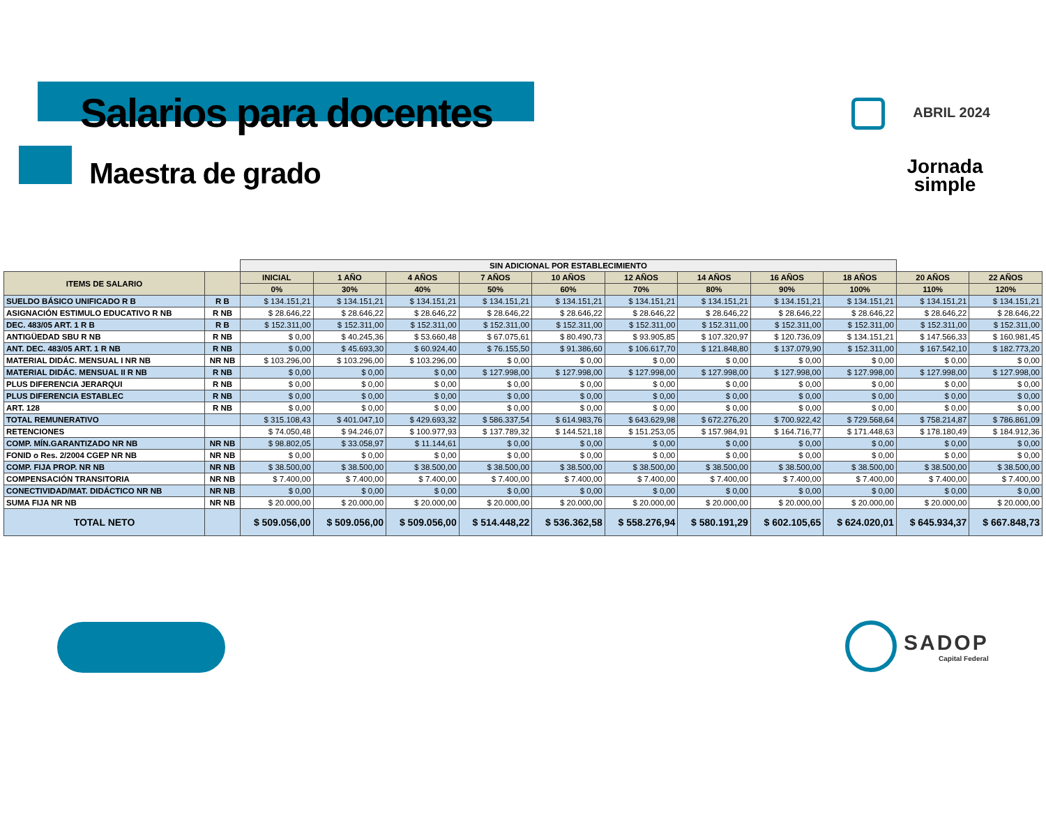Salarios para docentes
Maestra de grado
ABRIL 2024
Jornada simple
| | | SIN ADICIONAL POR ESTABLECIMIENTO | | | | | | | | | | |
| ITEMS DE SALARIO | | INICIAL | 1 AÑO | 4 AÑOS | 7 AÑOS | 10 AÑOS | 12 AÑOS | 14 AÑOS | 16 AÑOS | 18 AÑOS | 20 AÑOS | 22 AÑOS |
| | | 0% | 30% | 40% | 50% | 60% | 70% | 80% | 90% | 100% | 110% | 120% |
| SUELDO BÁSICO UNIFICADO R B | R B | $ 134.151,21 | $ 134.151,21 | $ 134.151,21 | $ 134.151,21 | $ 134.151,21 | $ 134.151,21 | $ 134.151,21 | $ 134.151,21 | $ 134.151,21 | $ 134.151,21 | $ 134.151,21 |
| ASIGNACIÓN ESTIMULO EDUCATIVO R NB | R NB | $ 28.646,22 | $ 28.646,22 | $ 28.646,22 | $ 28.646,22 | $ 28.646,22 | $ 28.646,22 | $ 28.646,22 | $ 28.646,22 | $ 28.646,22 | $ 28.646,22 | $ 28.646,22 |
| DEC. 483/05 ART. 1 R B | R B | $ 152.311,00 | $ 152.311,00 | $ 152.311,00 | $ 152.311,00 | $ 152.311,00 | $ 152.311,00 | $ 152.311,00 | $ 152.311,00 | $ 152.311,00 | $ 152.311,00 | $ 152.311,00 |
| ANTIGÜEDAD SBU R NB | R NB | $ 0,00 | $ 40.245,36 | $ 53.660,48 | $ 67.075,61 | $ 80.490,73 | $ 93.905,85 | $ 107.320,97 | $ 120.736,09 | $ 134.151,21 | $ 147.566,33 | $ 160.981,45 |
| ANT. DEC. 483/05 ART. 1 R NB | R NB | $ 0,00 | $ 45.693,30 | $ 60.924,40 | $ 76.155,50 | $ 91.386,60 | $ 106.617,70 | $ 121.848,80 | $ 137.079,90 | $ 152.311,00 | $ 167.542,10 | $ 182.773,20 |
| MATERIAL DIDÁC. MENSUAL I NR NB | NR NB | $ 103.296,00 | $ 103.296,00 | $ 103.296,00 | $ 0,00 | $ 0,00 | $ 0,00 | $ 0,00 | $ 0,00 | $ 0,00 | $ 0,00 | $ 0,00 |
| MATERIAL DIDÁC. MENSUAL II R NB | R NB | $ 0,00 | $ 0,00 | $ 0,00 | $ 127.998,00 | $ 127.998,00 | $ 127.998,00 | $ 127.998,00 | $ 127.998,00 | $ 127.998,00 | $ 127.998,00 | $ 127.998,00 |
| PLUS DIFERENCIA JERARQUI | R NB | $ 0,00 | $ 0,00 | $ 0,00 | $ 0,00 | $ 0,00 | $ 0,00 | $ 0,00 | $ 0,00 | $ 0,00 | $ 0,00 | $ 0,00 |
| PLUS DIFERENCIA ESTABLEC | R NB | $ 0,00 | $ 0,00 | $ 0,00 | $ 0,00 | $ 0,00 | $ 0,00 | $ 0,00 | $ 0,00 | $ 0,00 | $ 0,00 | $ 0,00 |
| ART. 128 | R NB | $ 0,00 | $ 0,00 | $ 0,00 | $ 0,00 | $ 0,00 | $ 0,00 | $ 0,00 | $ 0,00 | $ 0,00 | $ 0,00 | $ 0,00 |
| TOTAL REMUNERATIVO | | $ 315.108,43 | $ 401.047,10 | $ 429.693,32 | $ 586.337,54 | $ 614.983,76 | $ 643.629,98 | $ 672.276,20 | $ 700.922,42 | $ 729.568,64 | $ 758.214,87 | $ 786.861,09 |
| RETENCIONES | | $ 74.050,48 | $ 94.246,07 | $ 100.977,93 | $ 137.789,32 | $ 144.521,18 | $ 151.253,05 | $ 157.984,91 | $ 164.716,77 | $ 171.448,63 | $ 178.180,49 | $ 184.912,36 |
| COMP. MÍN.GARANTIZADO NR NB | NR NB | $ 98.802,05 | $ 33.058,97 | $ 11.144,61 | $ 0,00 | $ 0,00 | $ 0,00 | $ 0,00 | $ 0,00 | $ 0,00 | $ 0,00 | $ 0,00 |
| FONID o Res. 2/2004 CGEP NR NB | NR NB | $ 0,00 | $ 0,00 | $ 0,00 | $ 0,00 | $ 0,00 | $ 0,00 | $ 0,00 | $ 0,00 | $ 0,00 | $ 0,00 | $ 0,00 |
| COMP. FIJA PROP. NR NB | NR NB | $ 38.500,00 | $ 38.500,00 | $ 38.500,00 | $ 38.500,00 | $ 38.500,00 | $ 38.500,00 | $ 38.500,00 | $ 38.500,00 | $ 38.500,00 | $ 38.500,00 | $ 38.500,00 |
| COMPENSACIÓN TRANSITORIA | NR NB | $ 7.400,00 | $ 7.400,00 | $ 7.400,00 | $ 7.400,00 | $ 7.400,00 | $ 7.400,00 | $ 7.400,00 | $ 7.400,00 | $ 7.400,00 | $ 7.400,00 | $ 7.400,00 |
| CONECTIVIDAD/MAT. DIDÁCTICO NR NB | NR NB | $ 0,00 | $ 0,00 | $ 0,00 | $ 0,00 | $ 0,00 | $ 0,00 | $ 0,00 | $ 0,00 | $ 0,00 | $ 0,00 | $ 0,00 |
| SUMA FIJA NR NB | NR NB | $ 20.000,00 | $ 20.000,00 | $ 20.000,00 | $ 20.000,00 | $ 20.000,00 | $ 20.000,00 | $ 20.000,00 | $ 20.000,00 | $ 20.000,00 | $ 20.000,00 | $ 20.000,00 |
| TOTAL NETO | | $ 509.056,00 | $ 509.056,00 | $ 509.056,00 | $ 514.448,22 | $ 536.362,58 | $ 558.276,94 | $ 580.191,29 | $ 602.105,65 | $ 624.020,01 | $ 645.934,37 | $ 667.848,73 |
SADOP
Capital Federal